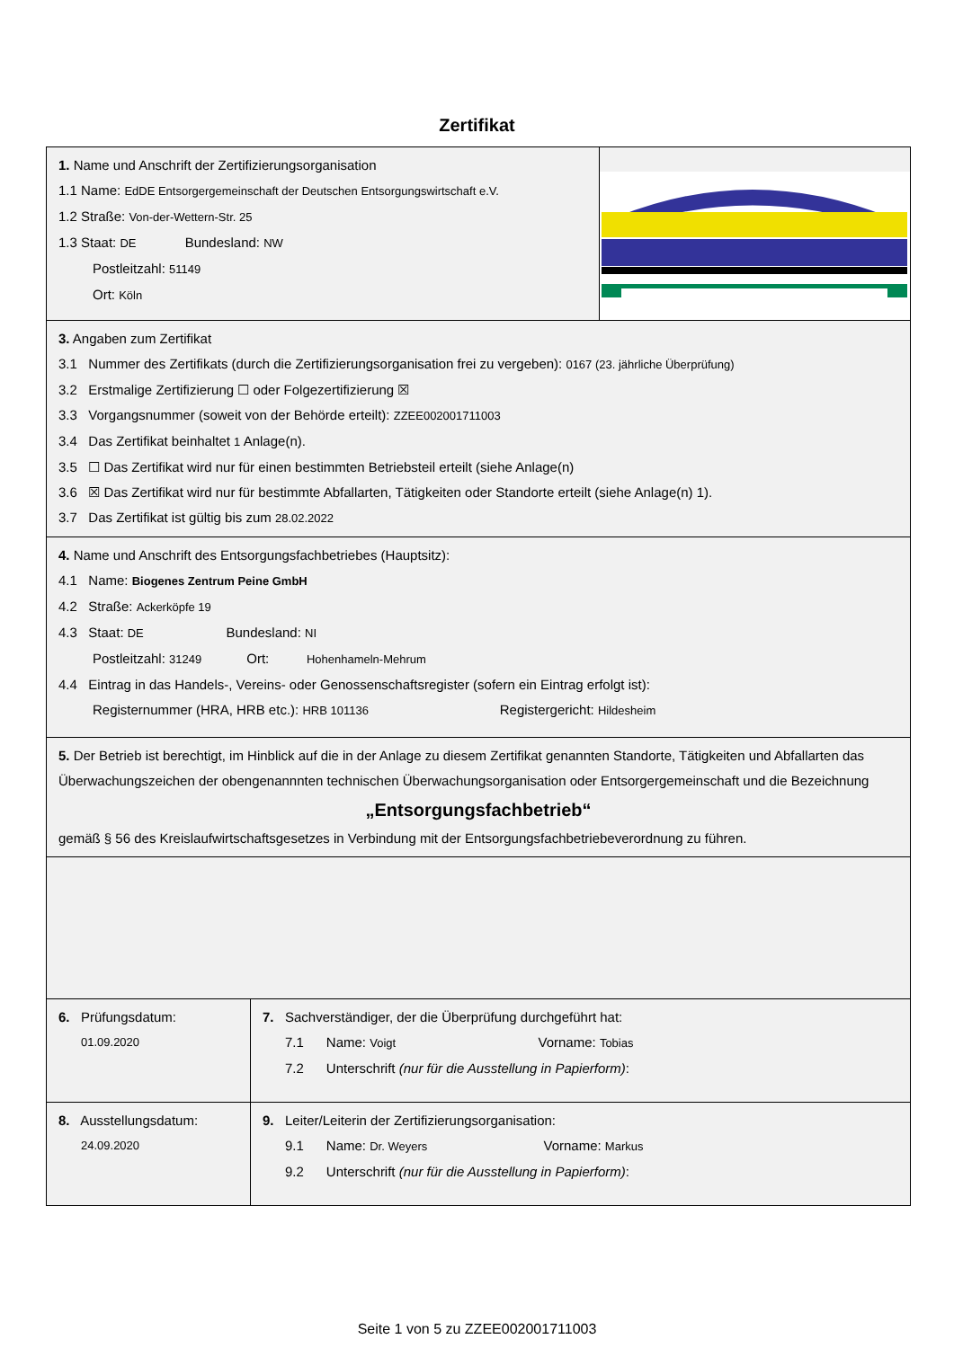Zertifikat
1. Name und Anschrift der Zertifizierungsorganisation
1.1 Name: EdDE Entsorgergemeinschaft der Deutschen Entsorgungswirtschaft e.V.
1.2 Straße: Von-der-Wettern-Str. 25
1.3 Staat: DE Bundesland: NW
Postleitzahl: 51149
Ort: Köln
3. Angaben zum Zertifikat
3.1 Nummer des Zertifikats (durch die Zertifizierungsorganisation frei zu vergeben): 0167 (23. jährliche Überprüfung)
3.2 Erstmalige Zertifizierung ☐ oder Folgezertifizierung ☒
3.3 Vorgangsnummer (soweit von der Behörde erteilt): ZZEE002001711003
3.4 Das Zertifikat beinhaltet 1 Anlage(n).
3.5 ☐ Das Zertifikat wird nur für einen bestimmten Betriebsteil erteilt (siehe Anlage(n)
3.6 ☒ Das Zertifikat wird nur für bestimmte Abfallarten, Tätigkeiten oder Standorte erteilt (siehe Anlage(n) 1).
3.7 Das Zertifikat ist gültig bis zum 28.02.2022
4. Name und Anschrift des Entsorgungsfachbetriebes (Hauptsitz):
4.1 Name: Biogenes Zentrum Peine GmbH
4.2 Straße: Ackerköpfe 19
4.3 Staat: DE Bundesland: NI
Postleitzahl: 31249 Ort: Hohenhameln-Mehrum
4.4 Eintrag in das Handels-, Vereins- oder Genossenschaftsregister (sofern ein Eintrag erfolgt ist):
Registernummer (HRA, HRB etc.): HRB 101136 Registergericht: Hildesheim
5. Der Betrieb ist berechtigt, im Hinblick auf die in der Anlage zu diesem Zertifikat genannten Standorte, Tätigkeiten und Abfallarten das Überwachungszeichen der obengenannnten technischen Überwachungsorganisation oder Entsorgergemeinschaft und die Bezeichnung
„Entsorgungsfachbetrieb“
gemäß § 56 des Kreislaufwirtschaftsgesetzes in Verbindung mit der Entsorgungsfachbetriebeverordnung zu führen.
6. Prüfungsdatum:
01.09.2020
7. Sachverständiger, der die Überprüfung durchgeführt hat:
7.1 Name: Voigt Vorname: Tobias
7.2 Unterschrift (nur für die Ausstellung in Papierform):
8. Ausstellungsdatum:
24.09.2020
9. Leiter/Leiterin der Zertifizierungsorganisation:
9.1 Name: Dr. Weyers Vorname: Markus
9.2 Unterschrift (nur für die Ausstellung in Papierform):
Seite 1 von 5 zu ZZEE002001711003